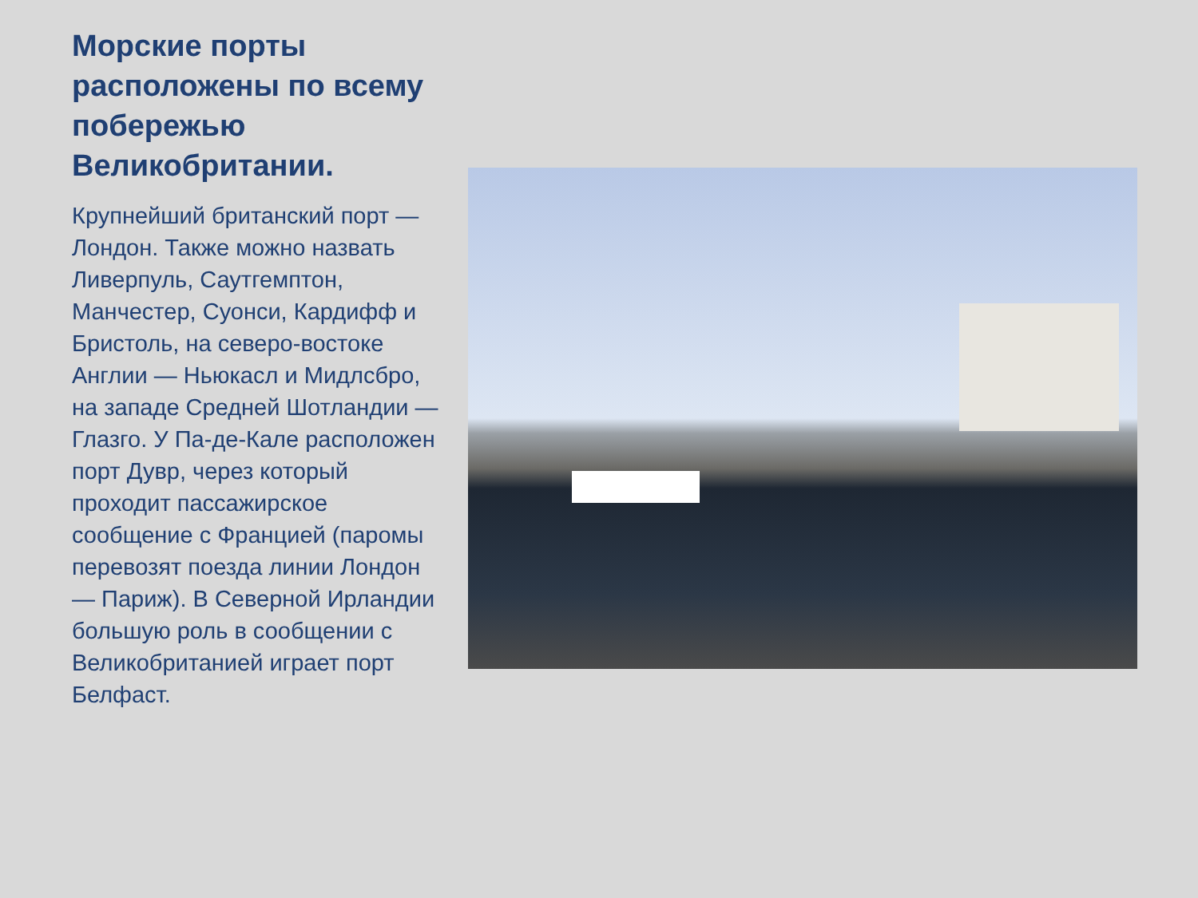Морские порты расположены по всему побережью Великобритании.
Крупнейший британский порт — Лондон. Также можно назвать Ливерпуль, Саутгемптон, Манчестер, Суонси, Кардифф и Бристоль, на северо-востоке Англии — Ньюкасл и Мидлсбро, на западе Средней Шотландии — Глазго. У Па-де-Кале расположен порт Дувр, через который проходит пассажирское сообщение с Францией (паромы перевозят поезда линии Лондон — Париж). В Северной Ирландии большую роль в сообщении с Великобританией играет порт Белфаст.